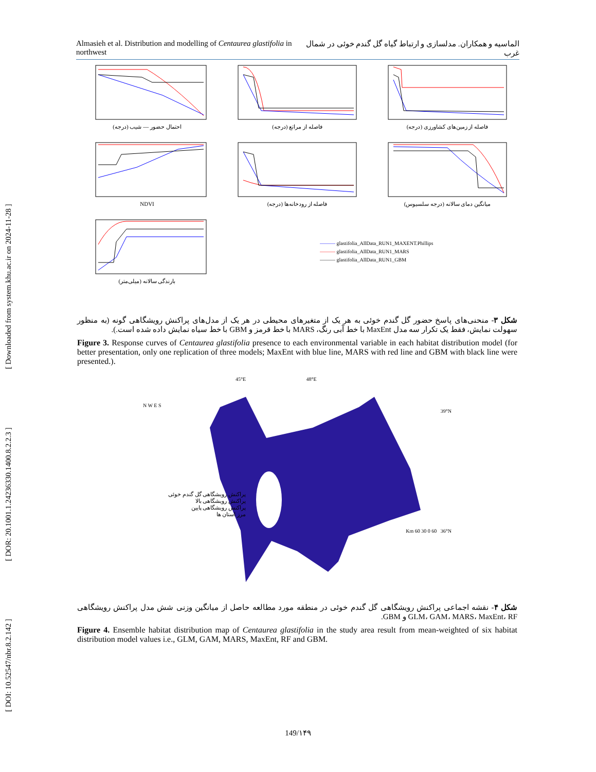[ DOI: 10.52547/nbr.8.2.142 ] [ DOR: 20.1001.1.24236330.1400.8.2.2.3 ] [ Downloaded from system.khu.ac.ir on 2024-11-28 ]
Almasieh et al. Distribution and modelling of Centaurea glastifolia in northwest الماسیه و همکاران. مدلسازی و ارتباط گیاه گل گندم خوئی در شمال غرب
احتمال حضور — شیب (درجه)
فاصله از مراتع (درجه)
فاصله از زمین‌های کشاورزی (درجه)
NDVI
فاصله از رودخانه‌ها (درجه)
میانگین دمای سالانه (درجه سلسیوس)
بارندگی سالانه (میلی‌متر)
——— glastifolia_AllData_RUN1_MAXENT.Phillips
——— glastifolia_AllData_RUN1_MARS
——— glastifolia_AllData_RUN1_GBM
شکل ۳- منحنی‌های پاسخ حضور گل گندم خوئی به هر یک از متغیرهای محیطی در هر یک از مدل‌های پراکنش رویشگاهی گونه (به منظور سهولت نمایش، فقط یک تکرار سه مدل MaxEnt با خط آبی رنگ، MARS با خط قرمز و GBM با خط سیاه نمایش داده شده است.).
Figure 3. Response curves of Centaurea glastifolia presence to each environmental variable in each habitat distribution model (for better presentation, only one replication of three models; MaxEnt with blue line, MARS with red line and GBM with black line were presented.).
45°E 48°E
N W E S
39°N
پراکنش رویشگاهی گل گندم خوئی
پراکنش رویشگاهی بالا
پراکنش رویشگاهی پایین
مرز استان ها
Km 60 30 0 60 36°N
شکل ۴- نقشه اجماعی پراکنش رویشگاهی گل گندم خوئی در منطقه مورد مطالعه حاصل از میانگین وزنی شش مدل پراکنش رویشگاهی GLM، GAM، MARS، MaxEnt، RF و GBM.
Figure 4. Ensemble habitat distribution map of Centaurea glastifolia in the study area result from mean-weighted of six habitat distribution model values i.e., GLM, GAM, MARS, MaxEnt, RF and GBM.
149/۱۴۹